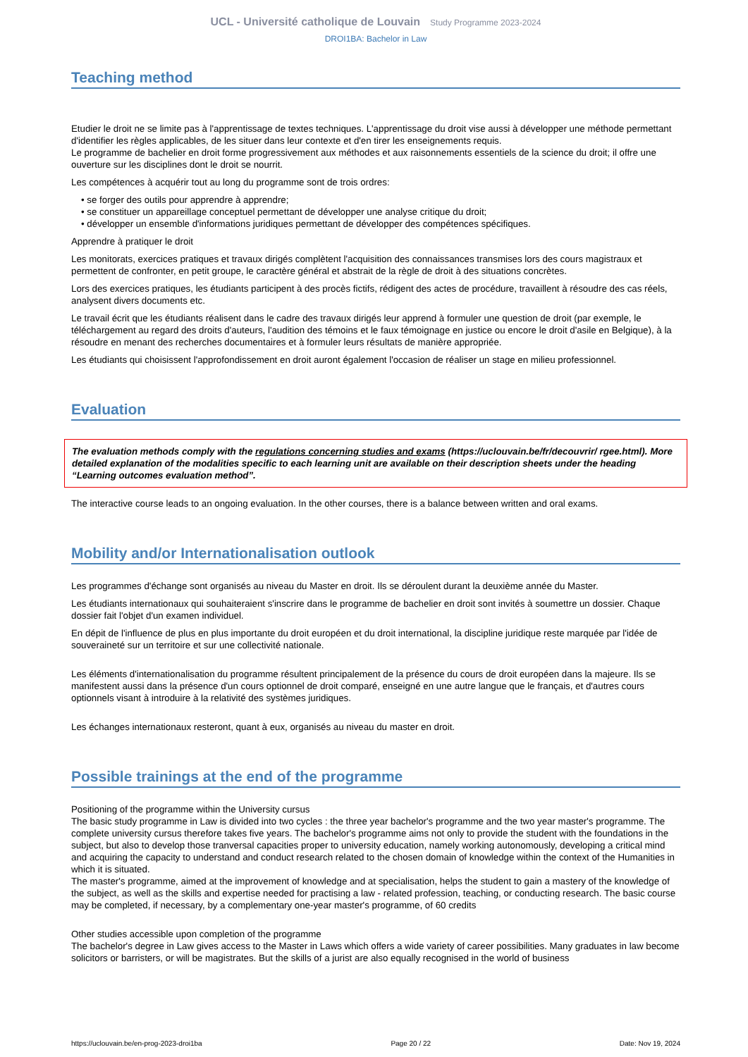UCL - Université catholique de Louvain Study Programme 2023-2024
DROI1BA: Bachelor in Law
Teaching method
Etudier le droit ne se limite pas à l'apprentissage de textes techniques. L'apprentissage du droit vise aussi à développer une méthode permettant d'identifier les règles applicables, de les situer dans leur contexte et d'en tirer les enseignements requis.
Le programme de bachelier en droit forme progressivement aux méthodes et aux raisonnements essentiels de la science du droit; il offre une ouverture sur les disciplines dont le droit se nourrit.
Les compétences à acquérir tout au long du programme sont de trois ordres:
• se forger des outils pour apprendre à apprendre;
• se constituer un appareillage conceptuel permettant de développer une analyse critique du droit;
• développer un ensemble d'informations juridiques permettant de développer des compétences spécifiques.
Apprendre à pratiquer le droit
Les monitorats, exercices pratiques et travaux dirigés complètent l'acquisition des connaissances transmises lors des cours magistraux et permettent de confronter, en petit groupe, le caractère général et abstrait de la règle de droit à des situations concrètes.
Lors des exercices pratiques, les étudiants participent à des procès fictifs, rédigent des actes de procédure, travaillent à résoudre des cas réels, analysent divers documents etc.
Le travail écrit que les étudiants réalisent dans le cadre des travaux dirigés leur apprend à formuler une question de droit (par exemple, le téléchargement au regard des droits d'auteurs, l'audition des témoins et le faux témoignage en justice ou encore le droit d'asile en Belgique), à la résoudre en menant des recherches documentaires et à formuler leurs résultats de manière appropriée.
Les étudiants qui choisissent l'approfondissement en droit auront également l'occasion de réaliser un stage en milieu professionnel.
Evaluation
The evaluation methods comply with the regulations concerning studies and exams (https://uclouvain.be/fr/decouvrir/ rgee.html). More detailed explanation of the modalities specific to each learning unit are available on their description sheets under the heading “Learning outcomes evaluation method”.
The interactive course leads to an ongoing evaluation. In the other courses, there is a balance between written and oral exams.
Mobility and/or Internationalisation outlook
Les programmes d'échange sont organisés au niveau du Master en droit. Ils se déroulent durant la deuxième année du Master.
Les étudiants internationaux qui souhaiteraient s'inscrire dans le programme de bachelier en droit sont invités à soumettre un dossier. Chaque dossier fait l'objet d'un examen individuel.
En dépit de l'influence de plus en plus importante du droit européen et du droit international, la discipline juridique reste marquée par l'idée de souveraineté sur un territoire et sur une collectivité nationale.
Les éléments d'internationalisation du programme résultent principalement de la présence du cours de droit européen dans la majeure. Ils se manifestent aussi dans la présence d'un cours optionnel de droit comparé, enseigné en une autre langue que le français, et d'autres cours optionnels visant à introduire à la relativité des systèmes juridiques.
Les échanges internationaux resteront, quant à eux, organisés au niveau du master en droit.
Possible trainings at the end of the programme
Positioning of the programme within the University cursus
The basic study programme in Law is divided into two cycles : the three year bachelor's programme and the two year master's programme. The complete university cursus therefore takes five years. The bachelor's programme aims not only to provide the student with the foundations in the subject, but also to develop those tranversal capacities proper to university education, namely working autonomously, developing a critical mind and acquiring the capacity to understand and conduct research related to the chosen domain of knowledge within the context of the Humanities in which it is situated.
The master's programme, aimed at the improvement of knowledge and at specialisation, helps the student to gain a mastery of the knowledge of the subject, as well as the skills and expertise needed for practising a law - related profession, teaching, or conducting research. The basic course may be completed, if necessary, by a complementary one-year master's programme, of 60 credits
Other studies accessible upon completion of the programme
The bachelor's degree in Law gives access to the Master in Laws which offers a wide variety of career possibilities. Many graduates in law become solicitors or barristers, or will be magistrates. But the skills of a jurist are also equally recognised in the world of business
https://uclouvain.be/en-prog-2023-droi1ba Page 20 / 22 Date: Nov 19, 2024